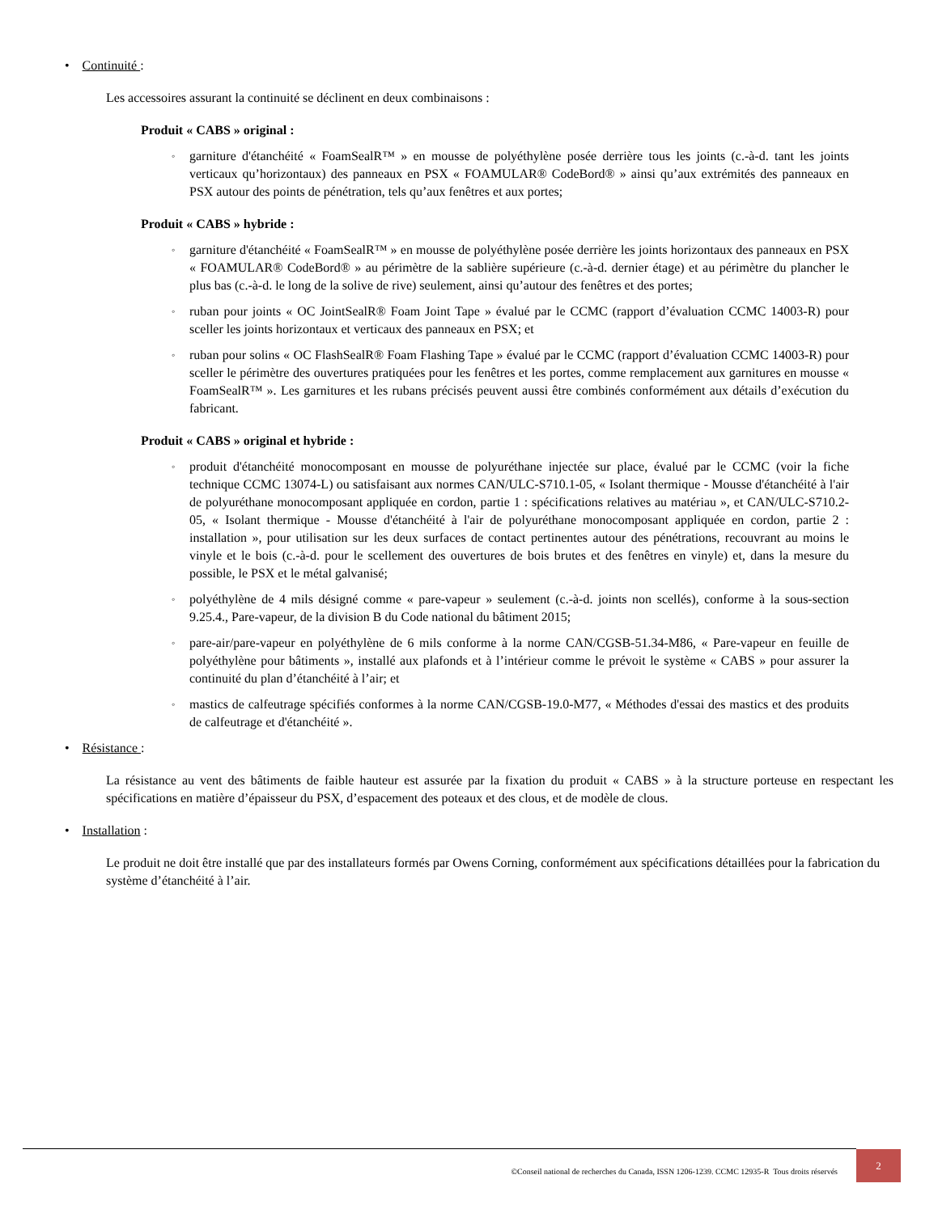• Continuité :
Les accessoires assurant la continuité se déclinent en deux combinaisons :
Produit « CABS » original :
◦ garniture d'étanchéité « FoamSealR™ » en mousse de polyéthylène posée derrière tous les joints (c.-à-d. tant les joints verticaux qu’horizontaux) des panneaux en PSX « FOAMULAR® CodeBord® » ainsi qu’aux extrémités des panneaux en PSX autour des points de pénétration, tels qu’aux fenêtres et aux portes;
Produit « CABS » hybride :
◦ garniture d'étanchéité « FoamSealR™ » en mousse de polyéthylène posée derrière les joints horizontaux des panneaux en PSX « FOAMULAR® CodeBord® » au périmètre de la sablière supérieure (c.-à-d. dernier étage) et au périmètre du plancher le plus bas (c.-à-d. le long de la solive de rive) seulement, ainsi qu’autour des fenêtres et des portes;
◦ ruban pour joints « OC JointSealR® Foam Joint Tape » évalué par le CCMC (rapport d’évaluation CCMC 14003-R) pour sceller les joints horizontaux et verticaux des panneaux en PSX; et
◦ ruban pour solins « OC FlashSealR® Foam Flashing Tape » évalué par le CCMC (rapport d’évaluation CCMC 14003-R) pour sceller le périmètre des ouvertures pratiquées pour les fenêtres et les portes, comme remplacement aux garnitures en mousse « FoamSealR™ ». Les garnitures et les rubans précisés peuvent aussi être combinés conformément aux détails d’exécution du fabricant.
Produit « CABS » original et hybride :
◦ produit d'étanchéité monocomposant en mousse de polyuréthane injectée sur place, évalué par le CCMC (voir la fiche technique CCMC 13074-L) ou satisfaisant aux normes CAN/ULC-S710.1-05, « Isolant thermique - Mousse d'étanchéité à l'air de polyuréthane monocomposant appliquée en cordon, partie 1 : spécifications relatives au matériau », et CAN/ULC-S710.2-05, « Isolant thermique - Mousse d'étanchéité à l'air de polyuréthane monocomposant appliquée en cordon, partie 2 : installation », pour utilisation sur les deux surfaces de contact pertinentes autour des pénétrations, recouvrant au moins le vinyle et le bois (c.-à-d. pour le scellement des ouvertures de bois brutes et des fenêtres en vinyle) et, dans la mesure du possible, le PSX et le métal galvanisé;
◦ polyéthylène de 4 mils désigné comme « pare-vapeur » seulement (c.-à-d. joints non scellés), conforme à la sous-section 9.25.4., Pare-vapeur, de la division B du Code national du bâtiment 2015;
◦ pare-air/pare-vapeur en polyéthylène de 6 mils conforme à la norme CAN/CGSB-51.34-M86, « Pare-vapeur en feuille de polyéthylène pour bâtiments », installé aux plafonds et à l’intérieur comme le prévoit le système « CABS » pour assurer la continuité du plan d’étanchéité à l’air; et
◦ mastics de calfeutrage spécifiés conformes à la norme CAN/CGSB-19.0-M77, « Méthodes d'essai des mastics et des produits de calfeutrage et d'étanchéité ».
• Résistance :
La résistance au vent des bâtiments de faible hauteur est assurée par la fixation du produit « CABS » à la structure porteuse en respectant les spécifications en matière d’épaisseur du PSX, d’espacement des poteaux et des clous, et de modèle de clous.
• Installation :
Le produit ne doit être installé que par des installateurs formés par Owens Corning, conformément aux spécifications détaillées pour la fabrication du système d’étanchéité à l’air.
©Conseil national de recherches du Canada, ISSN 1206-1239. CCMC 12935-R Tous droits réservés
2